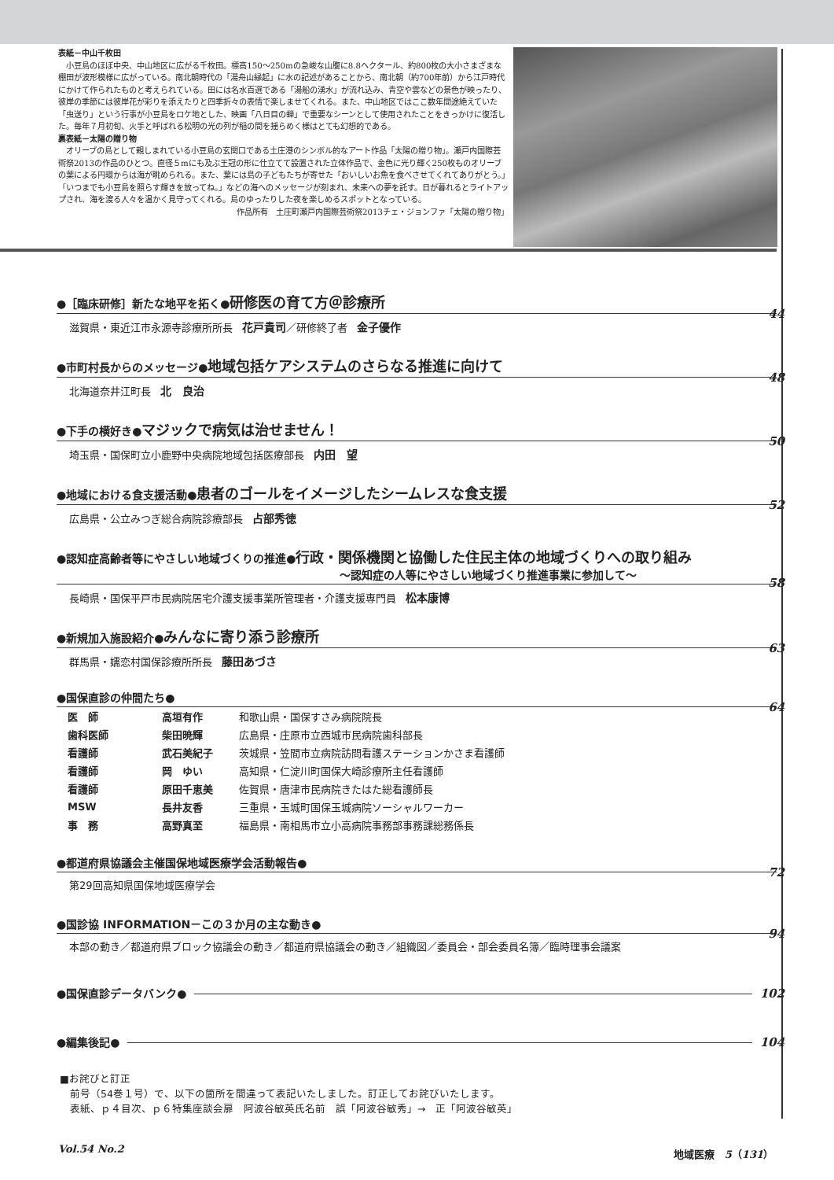表紙－中山千枚田
小豆島のほぼ中央、中山地区に広がる千枚田。標高150～250mの急峻な山腹に8.8ヘクタール、約800枚の大小さまざまな棚田が波形模様に広がっている。南北朝時代の「湯舟山縁起」に水の記述があることから、南北朝（約700年前）から江戸時代にかけて作られたものと考えられている。田には名水百選である「湯船の湧水」が流れ込み、青空や雲などの景色が映ったり、彼岸の季節には彼岸花が彩りを添えたりと四季折々の表情で楽しませてくれる。また、中山地区ではここ数年間途絶えていた「虫送り」という行事が小豆島をロケ地とした、映画「八日目の蝉」で重要なシーンとして使用されたことをきっかけに復活した。毎年７月初旬、火手と呼ばれる松明の光の列が稲の間を揺らめく様はとても幻想的である。
裏表紙－太陽の贈り物
オリーブの島として親しまれている小豆島の玄関口である土庄港のシンボル的なアート作品「太陽の贈り物」。瀬戸内国際芸術祭2013の作品のひとつ。直径５mにも及ぶ王冠の形に仕立てて設置された立体作品で、金色に光り輝く250枚ものオリーブの葉による円環からは海が眺められる。また、葉には島の子どもたちが寄せた「おいしいお魚を食べさせてくれてありがとう。」「いつまでも小豆島を照らす輝きを放ってね。」などの海へのメッセージが刻まれ、未来への夢を託す。日が暮れるとライトアップされ、海を渡る人々を温かく見守ってくれる。島のゆったりした夜を楽しめるスポットとなっている。
作品所有　土庄町瀬戸内国際芸術祭2013チェ・ジョンファ「太陽の贈り物」
●［臨床研修］新たな地平を拓く●研修医の育て方＠診療所 44
滋賀県・東近江市永源寺診療所所長 花戸貴司／研修終了者 金子優作
●市町村長からのメッセージ●地域包括ケアシステムのさらなる推進に向けて 48
北海道奈井江町長 北　良治
●下手の横好き●マジックで病気は治せません！ 50
埼玉県・国保町立小鹿野中央病院地域包括医療部長 内田　望
●地域における食支援活動●患者のゴールをイメージしたシームレスな食支援 52
広島県・公立みつぎ総合病院診療部長 占部秀徳
●認知症高齢者等にやさしい地域づくりの推進●行政・関係機関と協働した住民主体の地域づくりへの取り組み
～認知症の人等にやさしい地域づくり推進事業に参加して～ 58
長崎県・国保平戸市民病院居宅介護支援事業所管理者・介護支援専門員 松本康博
●新規加入施設紹介●みんなに寄り添う診療所 63
群馬県・嬬恋村国保診療所所長 藤田あづさ
●国保直診の仲間たち● 64
| 医 師 | 高垣有作 | 和歌山県・国保すさみ病院院長 |
| 歯科医師 | 柴田暁輝 | 広島県・庄原市立西城市民病院歯科部長 |
| 看護師 | 武石美紀子 | 茨城県・笠間市立病院訪問看護ステーションかさま看護師 |
| 看護師 | 岡 ゆい | 高知県・仁淀川町国保大崎診療所主任看護師 |
| 看護師 | 原田千恵美 | 佐賀県・唐津市民病院きたはた総看護師長 |
| MSW | 長井友香 | 三重県・玉城町国保玉城病院ソーシャルワーカー |
| 事 務 | 高野真至 | 福島県・南相馬市立小高病院事務部事務課総務係長 |
●都道府県協議会主催国保地域医療学会活動報告● 72
第29回高知県国保地域医療学会
●国診協 INFORMATION－この３か月の主な動き● 94
本部の動き／都道府県ブロック協議会の動き／都道府県協議会の動き／組織図／委員会・部会委員名簿／臨時理事会議案
●国保直診データバンク● 102
●編集後記● 104
■お詫びと訂正
　前号（54巻１号）で、以下の箇所を間違って表記いたしました。訂正してお詫びいたします。
　表紙、ｐ４目次、ｐ６特集座談会扉　阿波谷敏英氏名前　誤「阿波谷敏秀」→　正「阿波谷敏英」
Vol.54 No.2 地域医療　5（131）